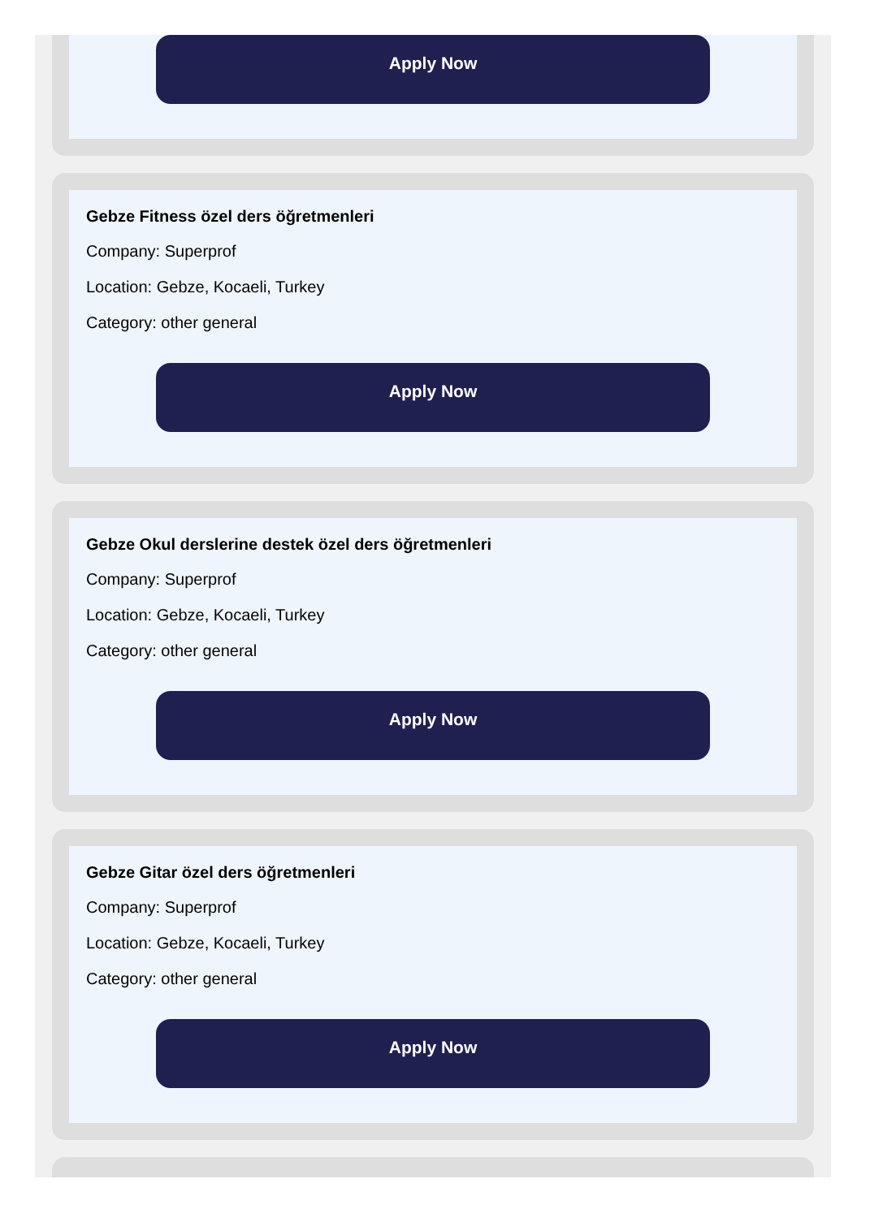Apply Now
Gebze Fitness özel ders öğretmenleri
Company: Superprof
Location: Gebze, Kocaeli, Turkey
Category: other general
Apply Now
Gebze Okul derslerine destek özel ders öğretmenleri
Company: Superprof
Location: Gebze, Kocaeli, Turkey
Category: other general
Apply Now
Gebze Gitar özel ders öğretmenleri
Company: Superprof
Location: Gebze, Kocaeli, Turkey
Category: other general
Apply Now